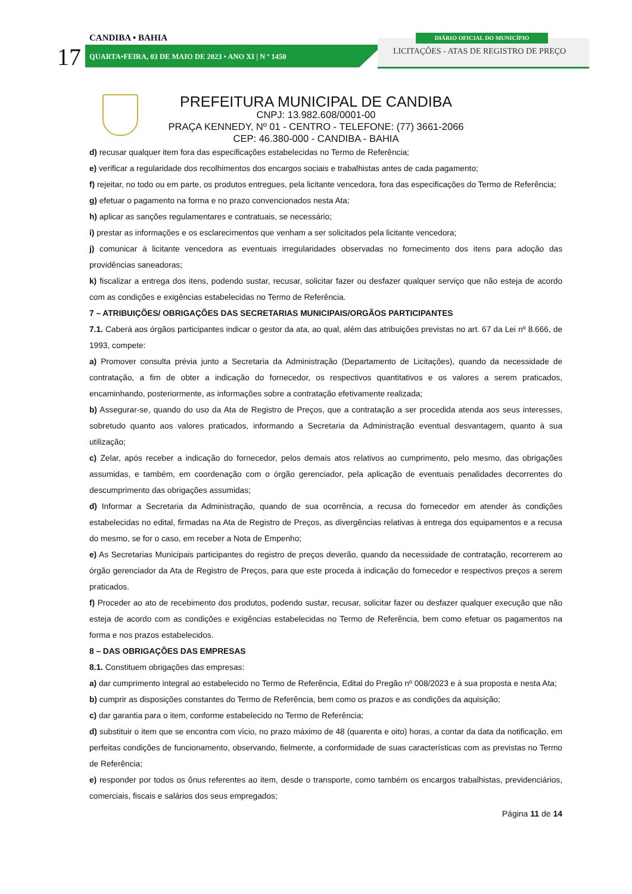CANDIBA • BAHIA
17
QUARTA•FEIRA, 03 DE MAIO DE 2023 • ANO XI | N º 1450
DIÁRIO OFICIAL DO MUNICÍPIO
LICITAÇÕES - ATAS DE REGISTRO DE PREÇO
PREFEITURA MUNICIPAL DE CANDIBA
CNPJ: 13.982.608/0001-00
PRAÇA KENNEDY, Nº 01 - CENTRO - TELEFONE: (77) 3661-2066
CEP: 46.380-000 - CANDIBA - BAHIA
d) recusar qualquer item fora das especificações estabelecidas no Termo de Referência;
e) verificar a regularidade dos recolhimentos dos encargos sociais e trabalhistas antes de cada pagamento;
f) rejeitar, no todo ou em parte, os produtos entregues, pela licitante vencedora, fora das especificações do Termo de Referência;
g) efetuar o pagamento na forma e no prazo convencionados nesta Ata;
h) aplicar as sanções regulamentares e contratuais, se necessário;
i) prestar as informações e os esclarecimentos que venham a ser solicitados pela licitante vencedora;
j) comunicar à licitante vencedora as eventuais irregularidades observadas no fornecimento dos itens para adoção das providências saneadoras;
k) fiscalizar a entrega dos itens, podendo sustar, recusar, solicitar fazer ou desfazer qualquer serviço que não esteja de acordo com as condições e exigências estabelecidas no Termo de Referência.
7 – ATRIBUIÇÕES/ OBRIGAÇÕES DAS SECRETARIAS MUNICIPAIS/ORGÃOS PARTICIPANTES
7.1. Caberá aos órgãos participantes indicar o gestor da ata, ao qual, além das atribuições previstas no art. 67 da Lei nº 8.666, de 1993, compete:
a) Promover consulta prévia junto a Secretaria da Administração (Departamento de Licitações), quando da necessidade de contratação, a fim de obter a indicação do fornecedor, os respectivos quantitativos e os valores a serem praticados, encaminhando, posteriormente, as informações sobre a contratação efetivamente realizada;
b) Assegurar-se, quando do uso da Ata de Registro de Preços, que a contratação a ser procedida atenda aos seus interesses, sobretudo quanto aos valores praticados, informando a Secretaria da Administração eventual desvantagem, quanto à sua utilização;
c) Zelar, após receber a indicação do fornecedor, pelos demais atos relativos ao cumprimento, pelo mesmo, das obrigações assumidas, e também, em coordenação com o órgão gerenciador, pela aplicação de eventuais penalidades decorrentes do descumprimento das obrigações assumidas;
d) Informar a Secretaria da Administração, quando de sua ocorrência, a recusa do fornecedor em atender às condições estabelecidas no edital, firmadas na Ata de Registro de Preços, as divergências relativas à entrega dos equipamentos e a recusa do mesmo, se for o caso, em receber a Nota de Empenho;
e) As Secretarias Municipais participantes do registro de preços deverão, quando da necessidade de contratação, recorrerem ao órgão gerenciador da Ata de Registro de Preços, para que este proceda à indicação do fornecedor e respectivos preços a serem praticados.
f) Proceder ao ato de recebimento dos produtos, podendo sustar, recusar, solicitar fazer ou desfazer qualquer execução que não esteja de acordo com as condições e exigências estabelecidas no Termo de Referência, bem como efetuar os pagamentos na forma e nos prazos estabelecidos.
8 – DAS OBRIGAÇÕES DAS EMPRESAS
8.1. Constituem obrigações das empresas:
a) dar cumprimento integral ao estabelecido no Termo de Referência, Edital do Pregão nº 008/2023 e à sua proposta e nesta Ata;
b) cumprir as disposições constantes do Termo de Referência, bem como os prazos e as condições da aquisição;
c) dar garantia para o item, conforme estabelecido no Termo de Referência;
d) substituir o item que se encontra com vício, no prazo máximo de 48 (quarenta e oito) horas, a contar da data da notificação, em perfeitas condições de funcionamento, observando, fielmente, a conformidade de suas características com as previstas no Termo de Referência;
e) responder por todos os ônus referentes ao item, desde o transporte, como também os encargos trabalhistas, previdenciários, comerciais, fiscais e salários dos seus empregados;
Página 11 de 14